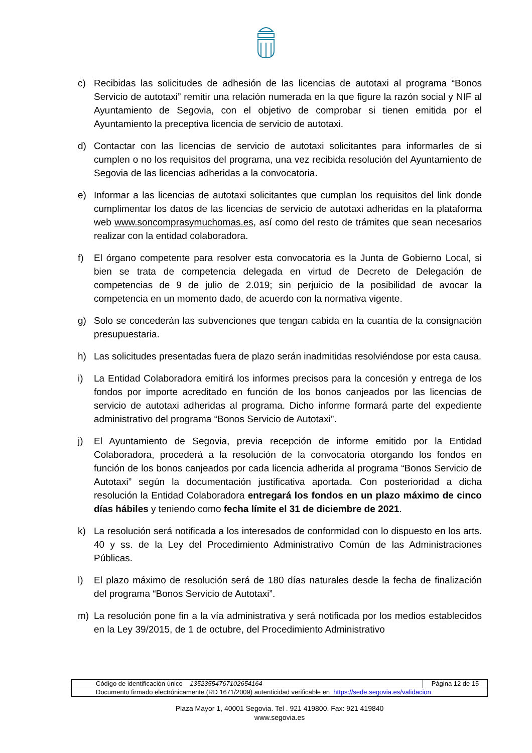c) Recibidas las solicitudes de adhesión de las licencias de autotaxi al programa “Bonos Servicio de autotaxi” remitir una relación numerada en la que figure la razón social y NIF al Ayuntamiento de Segovia, con el objetivo de comprobar si tienen emitida por el Ayuntamiento la preceptiva licencia de servicio de autotaxi.
d) Contactar con las licencias de servicio de autotaxi solicitantes para informarles de si cumplen o no los requisitos del programa, una vez recibida resolución del Ayuntamiento de Segovia de las licencias adheridas a la convocatoria.
e) Informar a las licencias de autotaxi solicitantes que cumplan los requisitos del link donde cumplimentar los datos de las licencias de servicio de autotaxi adheridas en la plataforma web www.soncomprasymuchomas.es, así como del resto de trámites que sean necesarios realizar con la entidad colaboradora.
f) El órgano competente para resolver esta convocatoria es la Junta de Gobierno Local, si bien se trata de competencia delegada en virtud de Decreto de Delegación de competencias de 9 de julio de 2.019; sin perjuicio de la posibilidad de avocar la competencia en un momento dado, de acuerdo con la normativa vigente.
g) Solo se concederán las subvenciones que tengan cabida en la cuantía de la consignación presupuestaria.
h) Las solicitudes presentadas fuera de plazo serán inadmitidas resolviéndose por esta causa.
i) La Entidad Colaboradora emitirá los informes precisos para la concesión y entrega de los fondos por importe acreditado en función de los bonos canjeados por las licencias de servicio de autotaxi adheridas al programa. Dicho informe formará parte del expediente administrativo del programa “Bonos Servicio de Autotaxi”.
j) El Ayuntamiento de Segovia, previa recepción de informe emitido por la Entidad Colaboradora, procederá a la resolución de la convocatoria otorgando los fondos en función de los bonos canjeados por cada licencia adherida al programa “Bonos Servicio de Autotaxi” según la documentación justificativa aportada. Con posterioridad a dicha resolución la Entidad Colaboradora entregará los fondos en un plazo máximo de cinco días hábiles y teniendo como fecha límite el 31 de diciembre de 2021.
k) La resolución será notificada a los interesados de conformidad con lo dispuesto en los arts. 40 y ss. de la Ley del Procedimiento Administrativo Común de las Administraciones Públicas.
l) El plazo máximo de resolución será de 180 días naturales desde la fecha de finalización del programa “Bonos Servicio de Autotaxi”.
m) La resolución pone fin a la vía administrativa y será notificada por los medios establecidos en la Ley 39/2015, de 1 de octubre, del Procedimiento Administrativo
| Código de identificación único 13523554767102654164 | Página 12 de 15 |
| Documento firmado electrónicamente (RD 1671/2009) autenticidad verificable en https://sede.segovia.es/validacion | |
Plaza Mayor 1, 40001 Segovia. Tel . 921 419800. Fax: 921 419840
www.segovia.es